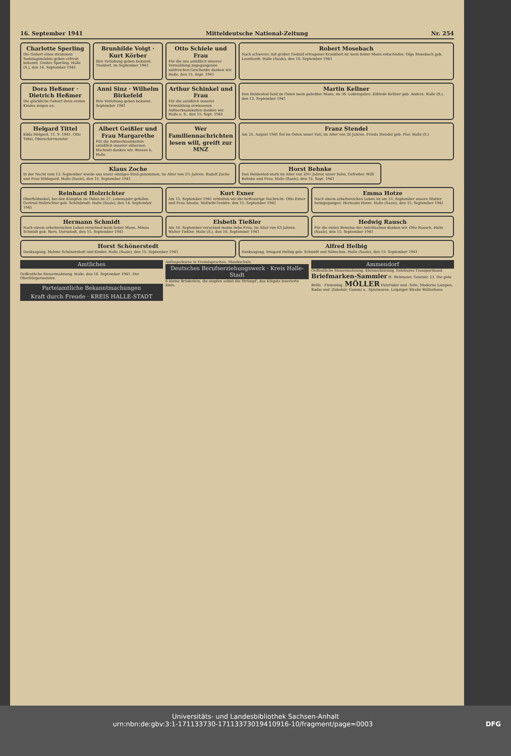16. September 1941 Mitteldeutsche National-Zeitung Nr. 254
Charlotte Sperling
Die Geburt eines strammen Sonntagsmädels geben erfreut bekannt. Gustav Sperling. Halle (S.), den 14. September 1941
Brunhilde Voigt · Kurt Körber
Ihre Verlobung geben bekannt. Thaldorf, im September 1941
Otto Schiele und Frau
Für die uns anläßlich unserer Vermählung zugegangenen zahlreichen Geschenke danken wir. Halle, den 15. Sept. 1941
Robert Mosebach
Nach schwerer, mit großer Geduld ertragener Krankheit ist mein lieber Mann entschlafen. Olga Mosebach geb. Leonhardt. Halle (Saale), den 16. September 1941
Dora Heßmer · Dietrich Heßmer
Die glückliche Geburt ihres ersten Kindes zeigen an.
Anni Sinz · Wilhelm Birkefeld
Ihre Verlobung geben bekannt. September 1941
Arthur Schinkel und Frau
Für die anläßlich unserer Vermählung erwiesenen Aufmerksamkeiten danken wir. Halle a. S., den 15. Sept. 1941
Martin Kellner
Den Heldentod fand im Osten mein geliebter Mann, im 30. Lebensjahre. Elfriede Kellner geb. Anders. Halle (S.), den 13. September 1941
Helgard Tittel
Edda Helgard, 11. 9. 1941. Otto Tittel, Oberschirrmeister
Albert Geißler und Frau Margarethe
Für die Aufmerksamkeiten anläßlich unserer silbernen Hochzeit danken wir. Beesen b. Halle
Wer Familiennachrichten lesen will, greift zur MNZ
Franz Stendel
Am 25. August 1941 fiel im Osten unser Vati, im Alter von 26 Jahren. Frieda Stendel geb. Flor. Halle (S.)
Klaus Zoche
In der Nacht vom 13. September wurde uns unser einziges Kind genommen, im Alter von 2½ Jahren. Rudolf Zoche und Frau Hildegard. Halle (Saale), den 15. September 1941
Horst Behnke
Den Heldentod starb im Alter von 20½ Jahren unser Sohn, Gefreiter. Willi Behnke und Frau. Halle (Saale), den 15. Sept. 1941
Reinhard Holzrichter
Oberfeldwebel, bei den Kämpfen im Osten im 27. Lebensjahr gefallen. Gertrud Holzrichter geb. Schönbrodt. Halle (Saale), den 14. September 1941
Kurt Exner
Am 13. September 1941 erhielten wir die tieftraurige Nachricht. Otto Exner und Frau Amalie. Wallwitz-Trebitz, den 15. September 1941
Emma Hotze
Nach einem arbeitsreichen Leben ist am 13. September unsere Mutter heimgegangen. Hermann Hotze. Halle (Saale), den 15. September 1941
Hermann Schmidt
Nach einem arbeitsreichen Leben verschied mein lieber Mann. Minna Schmidt geb. Born. Dornstedt, den 15. September 1941
Elsbeth Tießler
Am 14. September verschied meine liebe Frau, im Alter von 63 Jahren. Walter Tießler. Halle (S.), den 16. September 1941
Hedwig Rausch
Für die vielen Beweise der Anteilnahme danken wir. Otto Rausch. Halle (Saale), den 15. September 1941
Horst Schönerstedt
Danksagung. Helene Schönerstedt und Kinder. Halle (Saale), den 15. September 1941
Alfred Helbig
Danksagung. Irmgard Helbig geb. Schmidt und Söhnchen. Halle (Saale), den 15. September 1941
Amtliches
Oeffentliche Steuermahnung. Halle, den 16. September 1941. Der Oberbürgermeister.
Parteiamtliche Bekanntmachungen
Kraft durch Freude · KREIS HALLE-STADT
Anfängerkurse in Fremdsprachen. Musikschule.
Deutsches Berufserziehungswerk · Kreis Halle-Stadt
6 kleine Brüderlein, die stopfen selbst die Strümpf', das Klügste inserierte klein.
Ammendorf
Oeffentliche Steuermahnung. Ehrenerklärung. Fahrbares Transportband. Briefmarken-Sammler H. Wehmeier, Geiststr. 23. Die gute Brille · Flemming. MÖLLER Fahrräder und -Teile, Moderne Lampen, Radio und -Zubehör, Gummi u. -Spielwaren. Leipziger Straße Möllerhaus
Universitäts- und Landesbibliothek Sachsen-Anhalt
urn:nbn:de:gbv:3:1-171133730-17113373019410916-10/fragment/page=0003 DFG